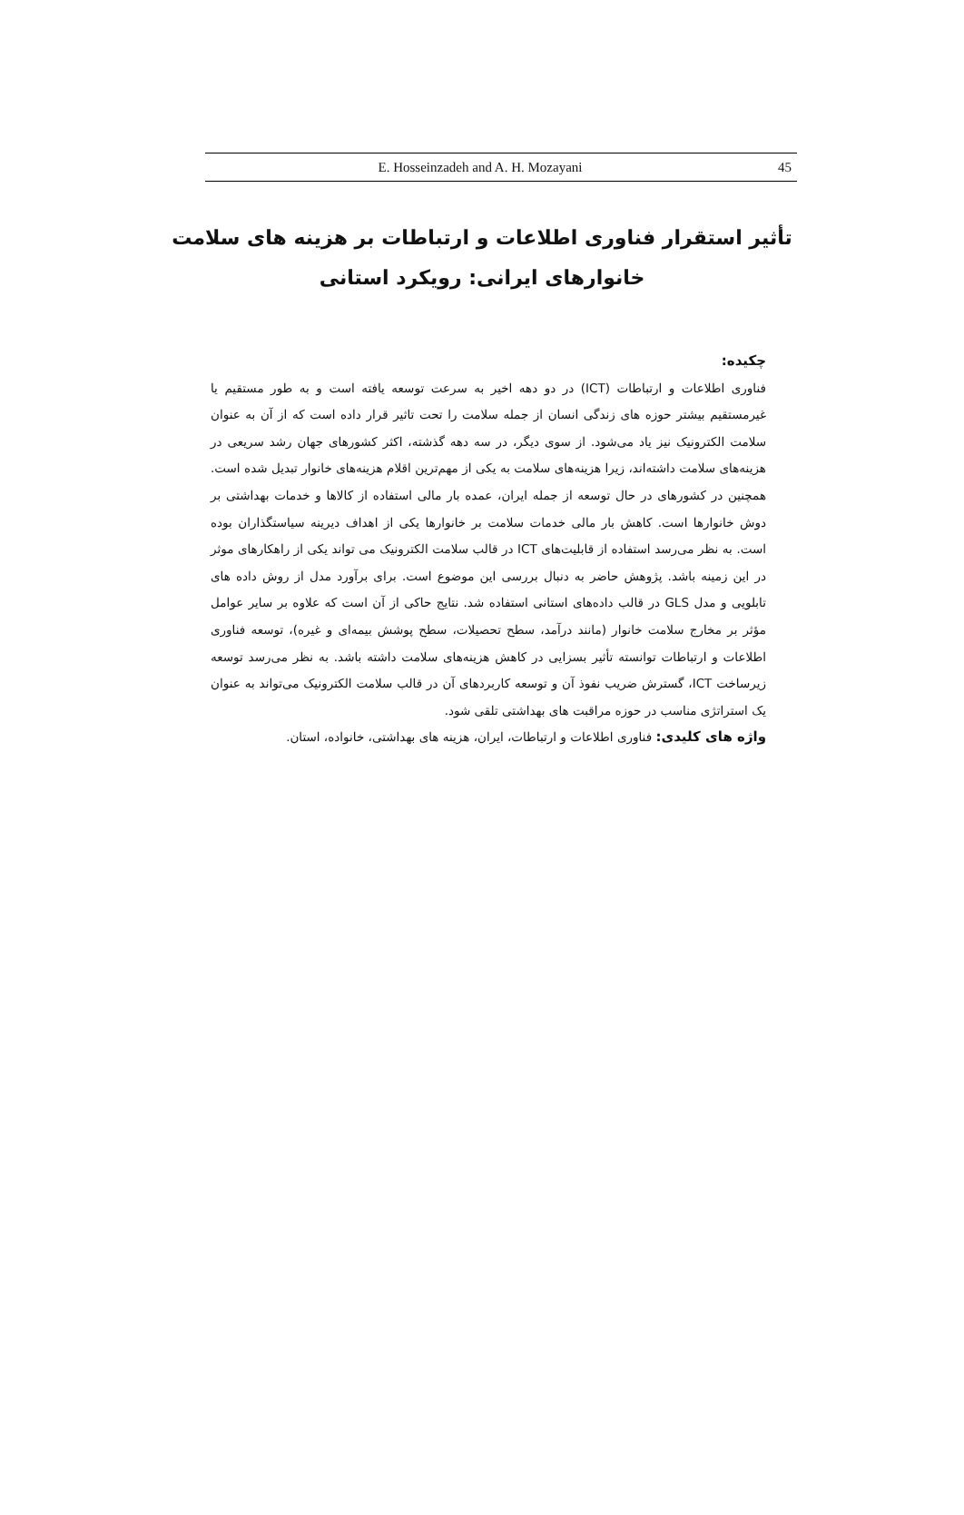E. Hosseinzadeh and A. H. Mozayani 45
تأثیر استقرار فناوری اطلاعات و ارتباطات بر هزینه های سلامت خانوارهای ایرانی: رویکرد استانی
چکیده:
فناوری اطلاعات و ارتباطات (ICT) در دو دهه اخیر به سرعت توسعه یافته است و به طور مستقیم یا غیرمستقیم بیشتر حوزه های زندگی انسان از جمله سلامت را تحت تاثیر قرار داده است که از آن به عنوان سلامت الکترونیک نیز یاد می‌شود. از سوی دیگر، در سه دهه گذشته، اکثر کشورهای جهان رشد سریعی در هزینه‌های سلامت داشته‌اند، زیرا هزینه‌های سلامت به یکی از مهم‌ترین اقلام هزینه‌های خانوار تبدیل شده است. همچنین در کشورهای در حال توسعه از جمله ایران، عمده بار مالی استفاده از کالاها و خدمات بهداشتی بر دوش خانوارها است. کاهش بار مالی خدمات سلامت بر خانوارها یکی از اهداف دیرینه سیاستگذاران بوده است. به نظر می‌رسد استفاده از قابلیت‌های ICT در قالب سلامت الکترونیک می تواند یکی از راهکارهای موثر در این زمینه باشد. پژوهش حاضر به دنبال بررسی این موضوع است. برای برآورد مدل از روش داده های تابلویی و مدل GLS در قالب داده‌های استانی استفاده شد. نتایج حاکی از آن است که علاوه بر سایر عوامل مؤثر بر مخارج سلامت خانوار (مانند درآمد، سطح تحصیلات، سطح پوشش بیمه‌ای و غیره)، توسعه فناوری اطلاعات و ارتباطات توانسته تأثیر بسزایی در کاهش هزینه‌های سلامت داشته باشد. به نظر می‌رسد توسعه زیرساخت ICT، گسترش ضریب نفوذ آن و توسعه کاربردهای آن در قالب سلامت الکترونیک می‌تواند به عنوان یک استراتژی مناسب در حوزه مراقبت های بهداشتی تلقی شود.
واژه های کلیدی: فناوری اطلاعات و ارتباطات، ایران، هزینه های بهداشتی، خانواده، استان.